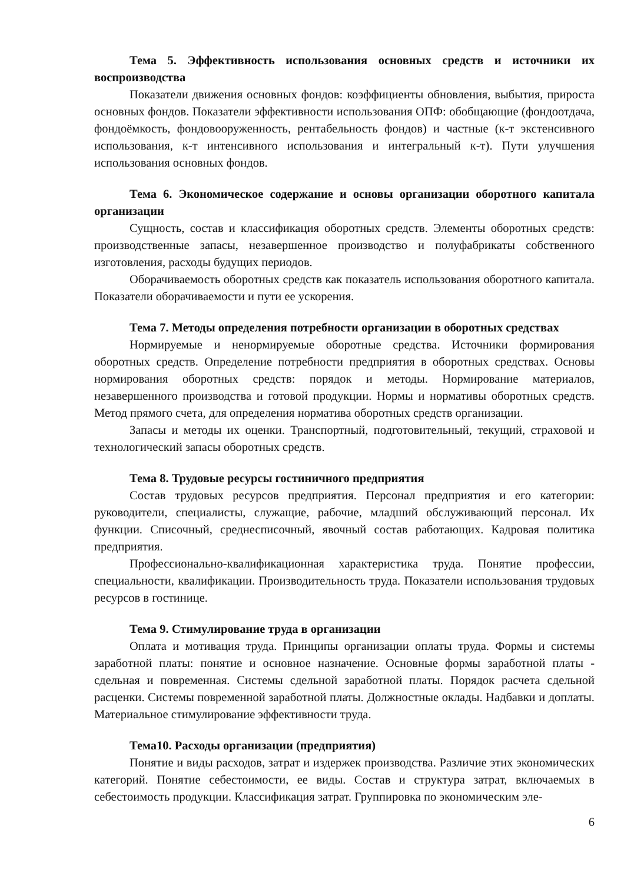Тема 5. Эффективность использования основных средств и источники их воспроизводства
Показатели движения основных фондов: коэффициенты обновления, выбытия, прироста основных фондов. Показатели эффективности использования ОПФ: обобщающие (фондоотдача, фондоёмкость, фондовооруженность, рентабельность фондов) и частные (к-т экстенсивного использования, к-т интенсивного использования и интегральный к-т). Пути улучшения использования основных фондов.
Тема 6. Экономическое содержание и основы организации оборотного капитала организации
Сущность, состав и классификация оборотных средств. Элементы оборотных средств: производственные запасы, незавершенное производство и полуфабрикаты собственного изготовления, расходы будущих периодов.
Оборачиваемость оборотных средств как показатель использования оборотного капитала. Показатели оборачиваемости и пути ее ускорения.
Тема 7. Методы определения потребности организации в оборотных средствах
Нормируемые и ненормируемые оборотные средства. Источники формирования оборотных средств. Определение потребности предприятия в оборотных средствах. Основы нормирования оборотных средств: порядок и методы. Нормирование материалов, незавершенного производства и готовой продукции. Нормы и нормативы оборотных средств. Метод прямого счета, для определения норматива оборотных средств организации.
Запасы и методы их оценки. Транспортный, подготовительный, текущий, страховой и технологический запасы оборотных средств.
Тема 8. Трудовые ресурсы гостиничного предприятия
Состав трудовых ресурсов предприятия. Персонал предприятия и его категории: руководители, специалисты, служащие, рабочие, младший обслуживающий персонал. Их функции. Списочный, среднесписочный, явочный состав работающих. Кадровая политика предприятия.
Профессионально-квалификационная характеристика труда. Понятие профессии, специальности, квалификации. Производительность труда. Показатели использования трудовых ресурсов в гостинице.
Тема 9. Стимулирование труда в организации
Оплата и мотивация труда. Принципы организации оплаты труда. Формы и системы заработной платы: понятие и основное назначение. Основные формы заработной платы - сдельная и повременная. Системы сдельной заработной платы. Порядок расчета сдельной расценки. Системы повременной заработной платы. Должностные оклады. Надбавки и доплаты. Материальное стимулирование эффективности труда.
Тема10. Расходы организации (предприятия)
Понятие и виды расходов, затрат и издержек производства. Различие этих экономических категорий. Понятие себестоимости, ее виды. Состав и структура затрат, включаемых в себестоимость продукции. Классификация затрат. Группировка по экономическим эле-
6